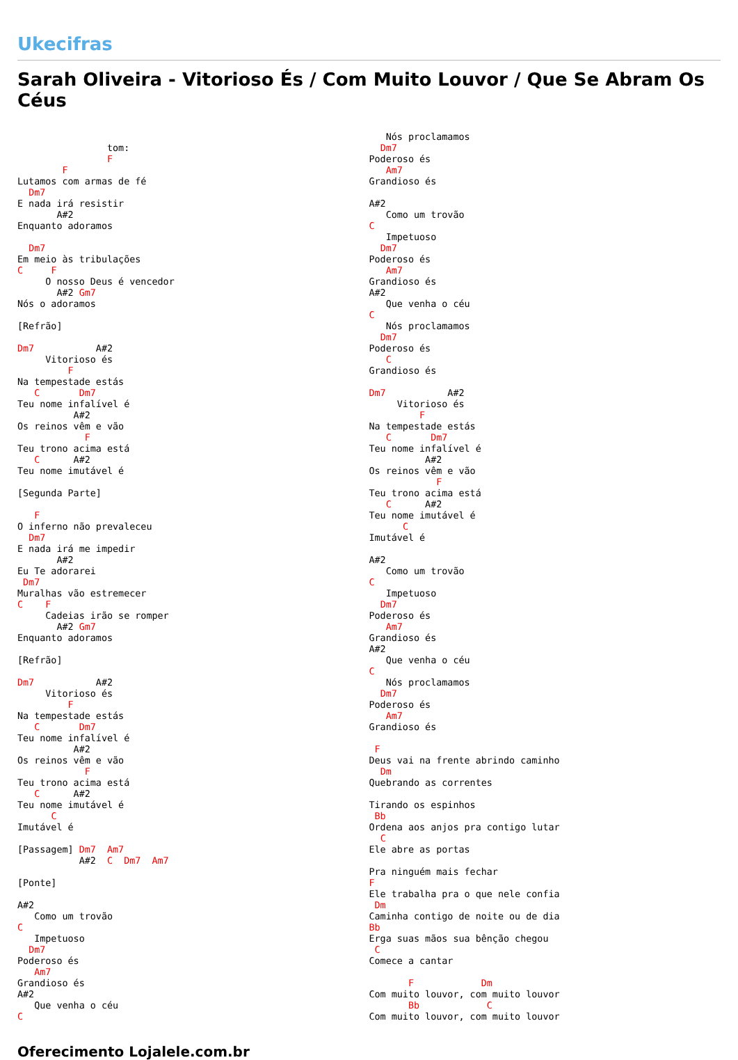Ukecifras
Sarah Oliveira - Vitorioso És / Com Muito Louvor / Que Se Abram Os Céus
                tom:
                F
        F
Lutamos com armas de fé
  Dm7
E nada irá resistir
       A#2
Enquanto adoramos

  Dm7
Em meio às tribulações
C     F
     O nosso Deus é vencedor
       A#2 Gm7
Nós o adoramos

[Refrão]

Dm7           A#2
     Vitorioso és
         F
Na tempestade estás
   C       Dm7
Teu nome infalível é
          A#2
Os reinos vêm e vão
            F
Teu trono acima está
   C      A#2
Teu nome imutável é

[Segunda Parte]

   F
O inferno não prevaleceu
  Dm7
E nada irá me impedir
       A#2
Eu Te adorarei
 Dm7
Muralhas vão estremecer
C    F
     Cadeias irão se romper
       A#2 Gm7
Enquanto adoramos

[Refrão]

Dm7           A#2
     Vitorioso és
         F
Na tempestade estás
   C       Dm7
Teu nome infalível é
          A#2
Os reinos vêm e vão
            F
Teu trono acima está
   C      A#2
Teu nome imutável é
      C
Imutável é

[Passagem] Dm7  Am7
           A#2  C  Dm7  Am7

[Ponte]

A#2
   Como um trovão
C
   Impetuoso
  Dm7
Poderoso és
   Am7
Grandioso és
A#2
   Que venha o céu
C
   Nós proclamamos
  Dm7
Poderoso és
   Am7
Grandioso és

A#2
   Como um trovão
C
   Impetuoso
  Dm7
Poderoso és
   Am7
Grandioso és
A#2
   Que venha o céu
C
   Nós proclamamos
  Dm7
Poderoso és
   C
Grandioso és

Dm7           A#2
     Vitorioso és
         F
Na tempestade estás
   C       Dm7
Teu nome infalível é
          A#2
Os reinos vêm e vão
            F
Teu trono acima está
   C      A#2
Teu nome imutável é
      C
Imutável é

A#2
   Como um trovão
C
   Impetuoso
  Dm7
Poderoso és
   Am7
Grandioso és
A#2
   Que venha o céu
C
   Nós proclamamos
  Dm7
Poderoso és
   Am7
Grandioso és

 F
Deus vai na frente abrindo caminho
  Dm
Quebrando as correntes

Tirando os espinhos
 Bb
Ordena aos anjos pra contigo lutar
  C
Ele abre as portas

Pra ninguém mais fechar
F
Ele trabalha pra o que nele confia
 Dm
Caminha contigo de noite ou de dia
Bb
Erga suas mãos sua bênção chegou
 C
Comece a cantar

       F            Dm
Com muito louvor, com muito louvor
       Bb            C
Com muito louvor, com muito louvor
Oferecimento Lojalele.com.br